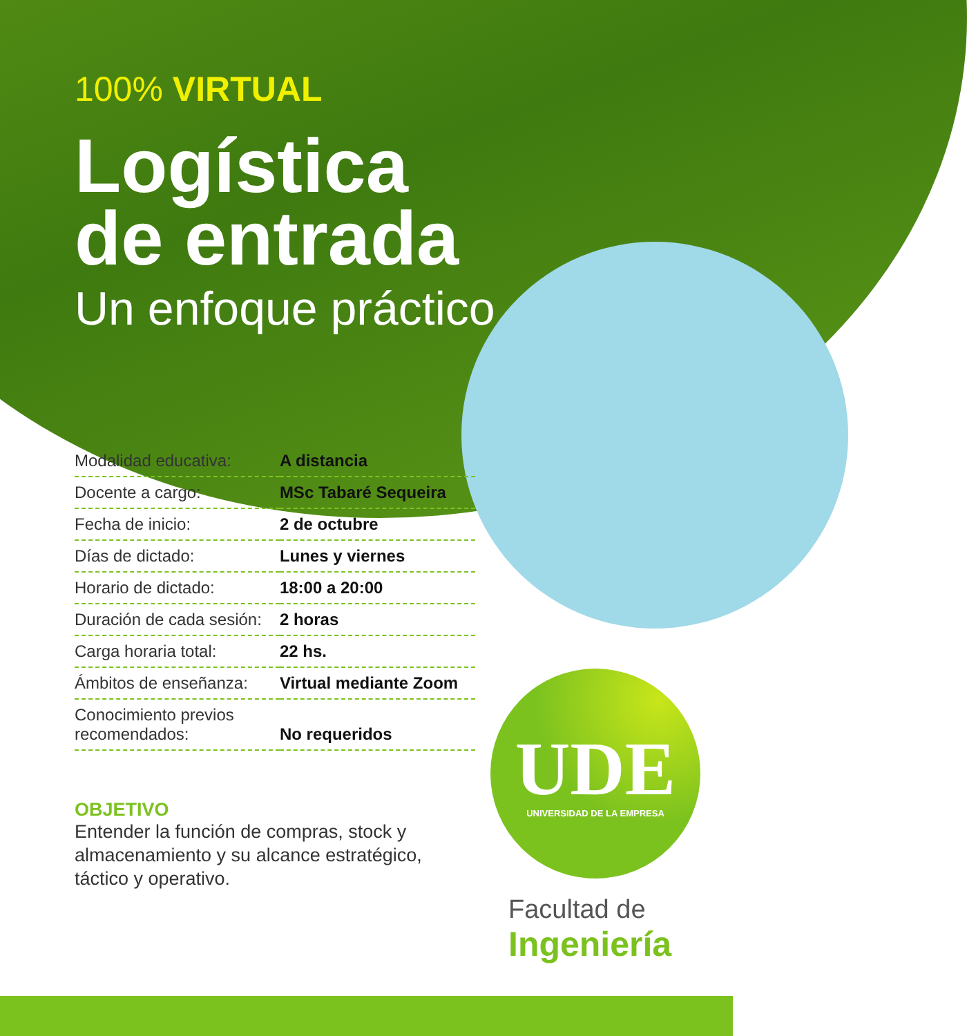100% VIRTUAL
Logística
de entrada
Un enfoque práctico
| Modalidad educativa: | A distancia |
| Docente a cargo: | MSc Tabaré Sequeira |
| Fecha de inicio: | 2 de octubre |
| Días de dictado: | Lunes y viernes |
| Horario de dictado: | 18:00 a 20:00 |
| Duración de cada sesión: | 2 horas |
| Carga horaria total: | 22 hs. |
| Ámbitos de enseñanza: | Virtual mediante Zoom |
| Conocimiento previos recomendados: | No requeridos |
OBJETIVO
Entender la función de compras, stock y almacenamiento y su alcance estratégico, táctico y operativo.
UDE
UNIVERSIDAD DE LA EMPRESA
Facultad de
Ingeniería